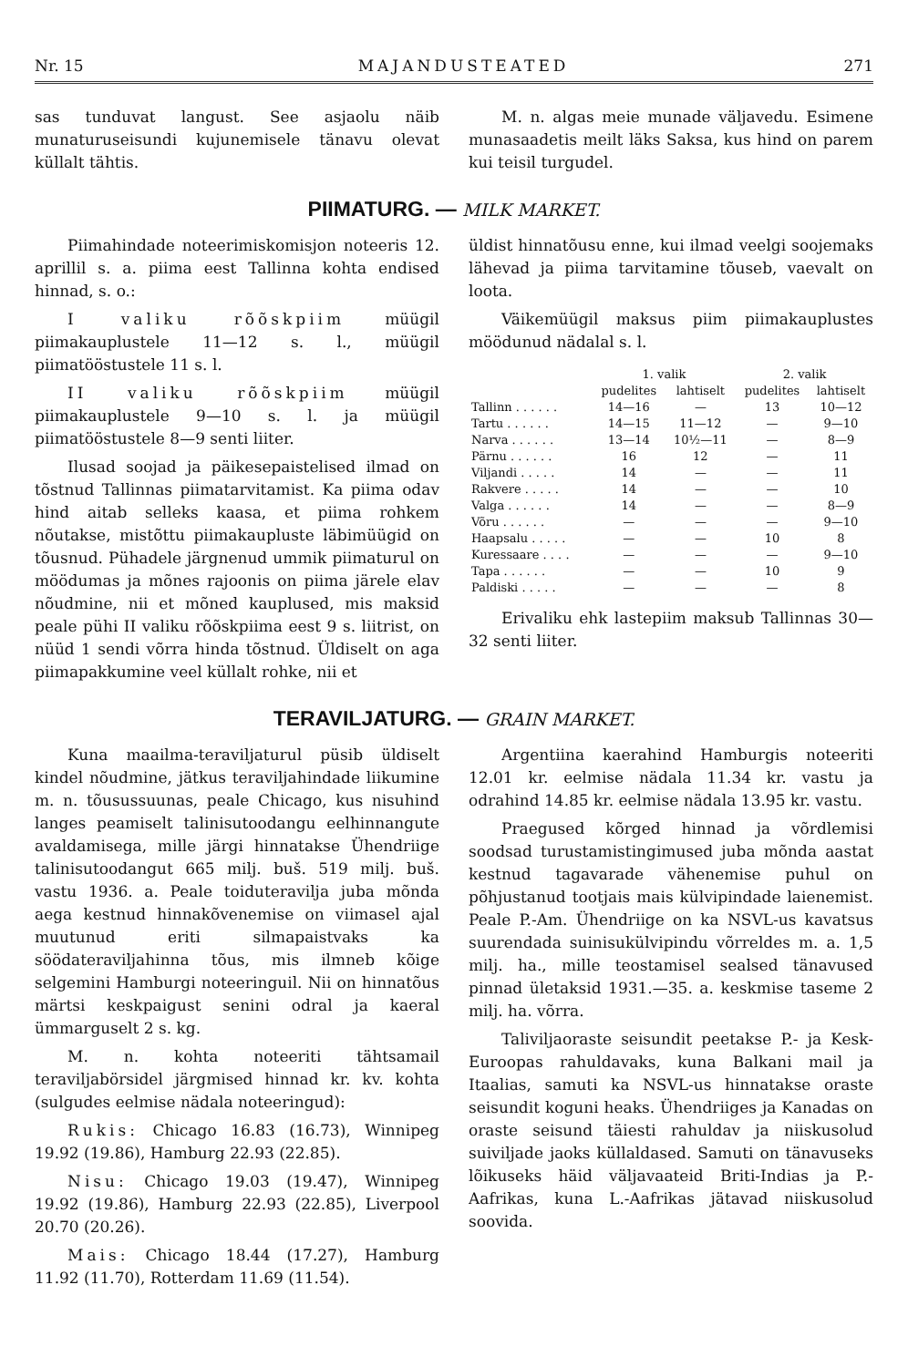Nr. 15 MAJANDUSTEATED 271
sas tunduvat langust. See asjaolu näib munaturuseisundi kujunemisele tänavu olevat küllalt tähtis.
M. n. algas meie munade väljavedu. Esimene munasaadetis meilt läks Saksa, kus hind on parem kui teisil turgudel.
PIIMATURG. — MILK MARKET.
Piimahindade noteerimiskomisjon noteeris 12. aprillil s. a. piima eest Tallinna kohta endised hinnad, s. o.:
I valiku rõõskpiim müügil piimakauplustele 11—12 s. l., müügil piimatööstustele 11 s. l.
II valiku rõõskpiim müügil piimakauplustele 9—10 s. l. ja müügil piimatööstustele 8—9 senti liiter.
Ilusad soojad ja päikesepaistelised ilmad on tõstnud Tallinnas piimatarvitamist. Ka piima odav hind aitab selleks kaasa, et piima rohkem nõutakse, mistõttu piimakaupluste läbimüügid on tõusnud. Pühadele järgnenud ummik piimaturul on möödumas ja mõnes rajoonis on piima järele elav nõudmine, nii et mõned kauplused, mis maksid peale pühi II valiku rõõskpiima eest 9 s. liitrist, on nüüd 1 sendi võrra hinda tõstnud. Üldiselt on aga piimapakkumine veel küllalt rohke, nii et
üldist hinnatõusu enne, kui ilmad veelgi soojemaks lähevad ja piima tarvitamine tõuseb, vaevalt on loota.
Väikemüügil maksus piim piimakauplustes möödunud nädalal s. l.
| | 1. valik | | 2. valik | |
| --- | --- | --- | --- | --- |
| | pudelites | lahtiselt | pudelites | lahtiselt |
| Tallinn . . . . . . | 14—16 | — | 13 | 10—12 |
| Tartu . . . . . . | 14—15 | 11—12 | — | 9—10 |
| Narva . . . . . . | 13—14 | 10½—11 | — | 8—9 |
| Pärnu . . . . . . | 16 | 12 | — | 11 |
| Viljandi . . . . . | 14 | — | — | 11 |
| Rakvere . . . . . | 14 | — | — | 10 |
| Valga . . . . . . | 14 | — | — | 8—9 |
| Võru . . . . . . | — | — | — | 9—10 |
| Haapsalu . . . . . | — | — | 10 | 8 |
| Kuressaare . . . . | — | — | — | 9—10 |
| Tapa . . . . . . | — | — | 10 | 9 |
| Paldiski . . . . . | — | — | — | 8 |
Erivaliku ehk lastepiim maksub Tallinnas 30—32 senti liiter.
TERAVILJATURG. — GRAIN MARKET.
Kuna maailma-teraviljaturul püsib üldiselt kindel nõudmine, jätkus teraviljahindade liikumine m. n. tõusussuunas, peale Chicago, kus nisuhind langes peamiselt talinisutoodangu eelhinnangute avaldamisega, mille järgi hinnatakse Ühendriige talinisutoodangut 665 milj. buš. 519 milj. buš. vastu 1936. a. Peale toiduteravilja juba mõnda aega kestnud hinnakõvenemise on viimasel ajal muutunud eriti silmapaistvaks ka söödateraviljahinna tõus, mis ilmneb kõige selgemini Hamburgi noteeringuil. Nii on hinnatõus märtsi keskpaigust senini odral ja kaeral ümmarguselt 2 s. kg.
M. n. kohta noteeriti tähtsamail teraviljabörsidel järgmised hinnad kr. kv. kohta (sulgudes eelmise nädala noteeringud):
Rukis: Chicago 16.83 (16.73), Winnipeg 19.92 (19.86), Hamburg 22.93 (22.85).
Nisu: Chicago 19.03 (19.47), Winnipeg 19.92 (19.86), Hamburg 22.93 (22.85), Liverpool 20.70 (20.26).
Mais: Chicago 18.44 (17.27), Hamburg 11.92 (11.70), Rotterdam 11.69 (11.54).
Argentiina kaerahind Hamburgis noteeriti 12.01 kr. eelmise nädala 11.34 kr. vastu ja odrahind 14.85 kr. eelmise nädala 13.95 kr. vastu.
Praegused kõrged hinnad ja võrdlemisi soodsad turustamistingimused juba mõnda aastat kestnud tagavarade vähenemise puhul on põhjustanud tootjais mais külvipindade laienemist. Peale P.-Am. Ühendriige on ka NSVL-us kavatsus suurendada suinisukülvipindu võrreldes m. a. 1,5 milj. ha., mille teostamisel sealsed tänavused pinnad ületaksid 1931.—35. a. keskmise taseme 2 milj. ha. võrra.
Taliviljaoraste seisundit peetakse P.- ja Kesk-Euroopas rahuldavaks, kuna Balkani mail ja Itaalias, samuti ka NSVL-us hinnatakse oraste seisundit koguni heaks. Ühendriiges ja Kanadas on oraste seisund täiesti rahuldav ja niiskusolud suiviljade jaoks küllaldased. Samuti on tänavuseks lõikuseks häid väljavaateid Briti-Indias ja P.-Aafrikas, kuna L.-Aafrikas jätavad niiskusolud soovida.